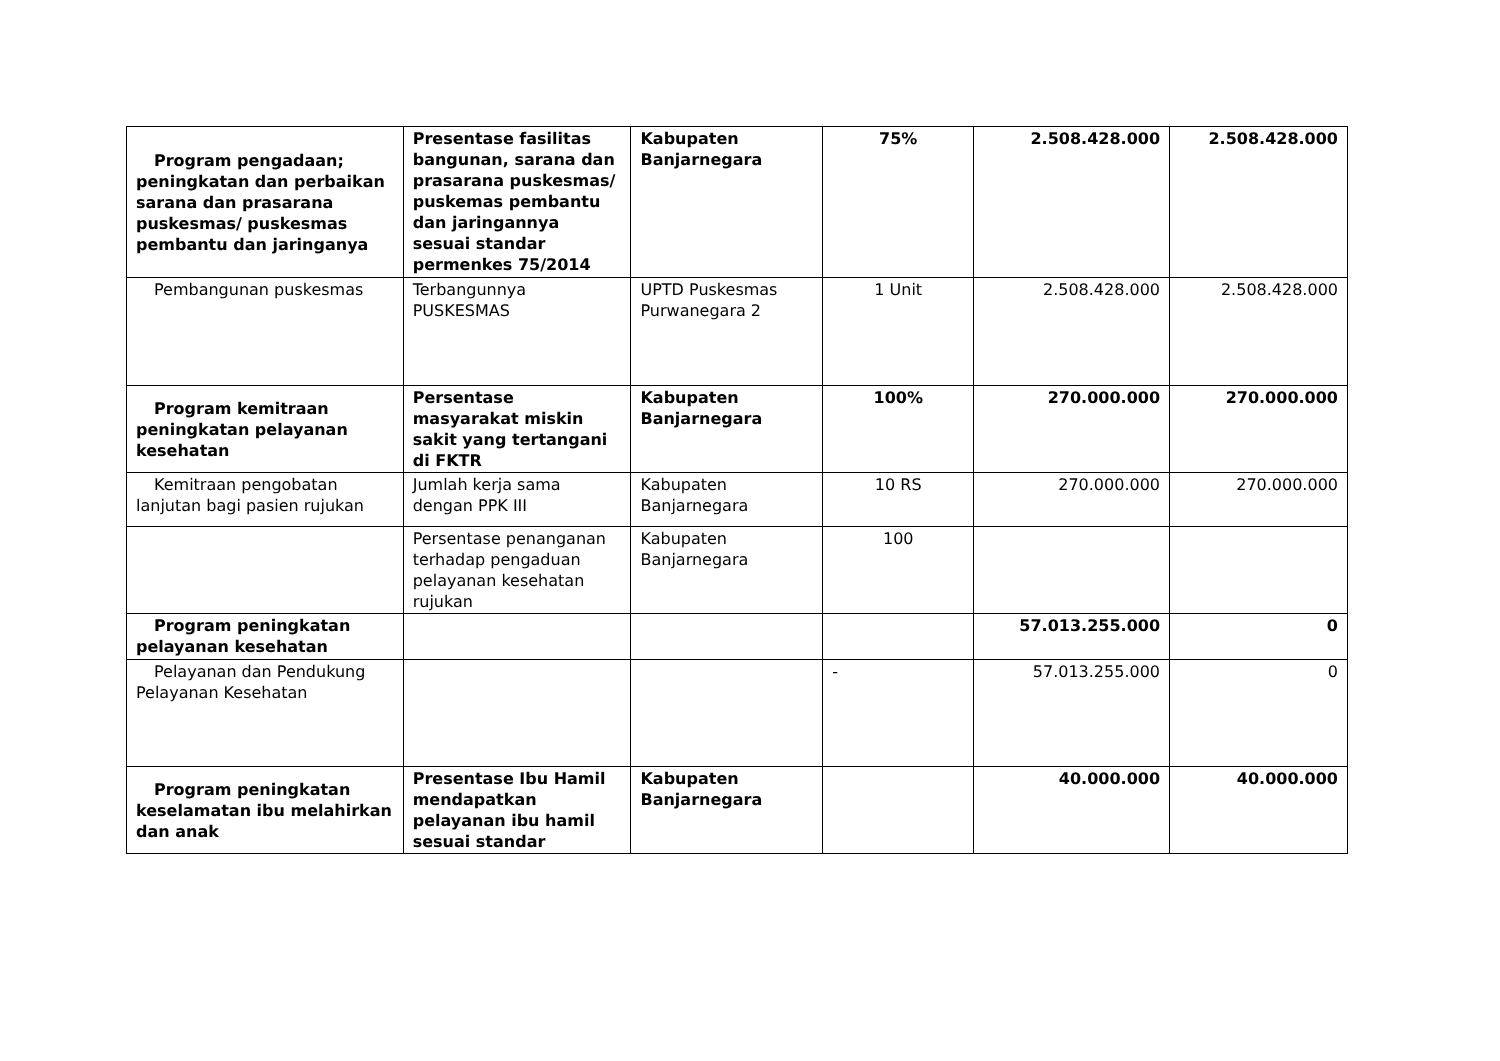| Program pengadaan; peningkatan dan perbaikan sarana dan prasarana puskesmas/ puskesmas pembantu dan jaringanya | Presentase fasilitas bangunan, sarana dan prasarana puskesmas/ puskemas pembantu dan jaringannya sesuai standar permenkes 75/2014 | Kabupaten Banjarnegara | 75% | 2.508.428.000 | 2.508.428.000 |
| Pembangunan puskesmas | Terbangunnya PUSKESMAS | UPTD Puskesmas Purwanegara 2 | 1 Unit | 2.508.428.000 | 2.508.428.000 |
| Program kemitraan peningkatan pelayanan kesehatan | Persentase masyarakat miskin sakit yang tertangani di FKTR | Kabupaten Banjarnegara | 100% | 270.000.000 | 270.000.000 |
| Kemitraan pengobatan lanjutan bagi pasien rujukan | Jumlah kerja sama dengan PPK III | Kabupaten Banjarnegara | 10 RS | 270.000.000 | 270.000.000 |
| | Persentase penanganan terhadap pengaduan pelayanan kesehatan rujukan | Kabupaten Banjarnegara | 100 | | |
| Program peningkatan pelayanan kesehatan | | | | 57.013.255.000 | 0 |
| Pelayanan dan Pendukung Pelayanan Kesehatan | | | - | 57.013.255.000 | 0 |
| Program peningkatan keselamatan ibu melahirkan dan anak | Presentase Ibu Hamil mendapatkan pelayanan ibu hamil sesuai standar | Kabupaten Banjarnegara | | 40.000.000 | 40.000.000 |